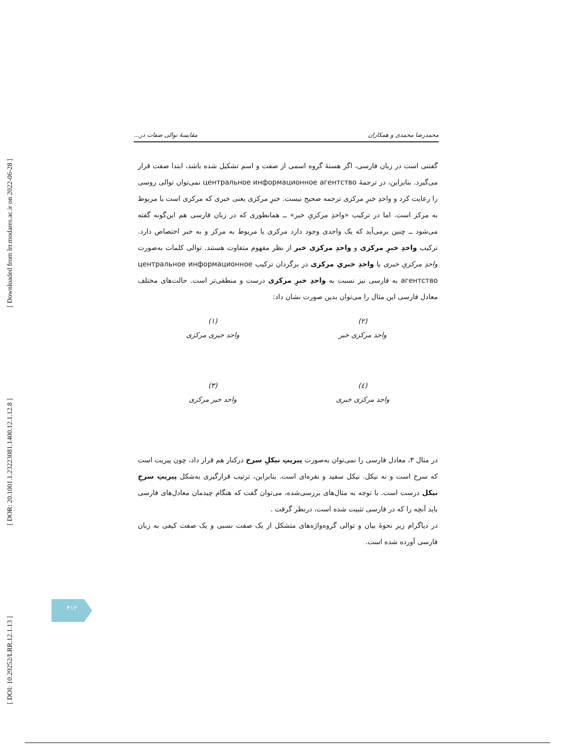[ Downloaded from lrr.modares.ac.ir on 2022-06-28 ]
[ DOR: 20.1001.1.23223081.1400.12.1.12.8 ]
[ DOI: 10.29252/LRR.12.1.13 ]
محمدرضا محمدی و همکاران مقايسهٔ توالی صفات در...
گفتنی است در زبان فارسی، اگر هستهٔ گروه اسمی از صفت و اسم تشکیل شده باشد، ابتدا صفت قرار می‌گیرد. بنابراین، در ترجمهٔ центральное информационное агентство نمی‌توان توالی روسی را رعایت کرد و واحدِ خبرِ مرکزی ترجمه صحیح نیست. خبرِ مرکزی یعنی خبری که مرکزی است یا مربوط به مرکز است. اما در ترکیب «واحدِ مرکزیِ خبر» ــ همانطوری که در زبان فارسی هم این‌گونه گفته می‌شود ــ چنین برمی‌آید که یک واحدی وجود دارد مرکزی یا مربوط به مرکز و به خبر اختصاص دارد. ترکیب واحدِ خبرِ مرکزی و واحدِ مرکزی خبر از نظر مفهوم متفاوت هستند. توالی کلمات به‌صورت واحدِ مرکزیِ خبری یا واحدِ خبریِ مرکزی در برگردان ترکیب центральное информационное агентство به فارسی نیز نسبت به واحدِ خبرِ مرکزی درست و منطقی‌تر است. حالت‌های مختلف معادل فارسی این مثال را می‌توان بدین صورت نشان داد:
(۲)
واحد مرکزی خبر
(۱)
واحد خبری مرکزی
(٤)
واحد مرکزی خبری
(۳)
واحد خبر مرکزی
در مثال ۳، معادل فارسی را نمی‌توان به‌صورت پیریتِ نیکلِ سرخ درکنار هم قرار داد، چون پیریت است که سرخ است و نه نیکل. نیکل سفید و نقره‌ای است. بنابراین، ترتیب قرارگیری به‌شکل پیریتِ سرخِ نیکل درست است. با توجه به مثال‌های بررسی‌شده، می‌توان گفت که هنگام چیدمان معادل‌های فارسی باید آنچه را که در فارسی تثبیت شده است، درنظر گرفت .
در دیاگرام زیر نحوهٔ بیان و توالی گروه‌واژه‌های متشکل از یک صفت نسبی و یک صفت کیفی به زبان فارسی آورده شده است.
۴۱۲